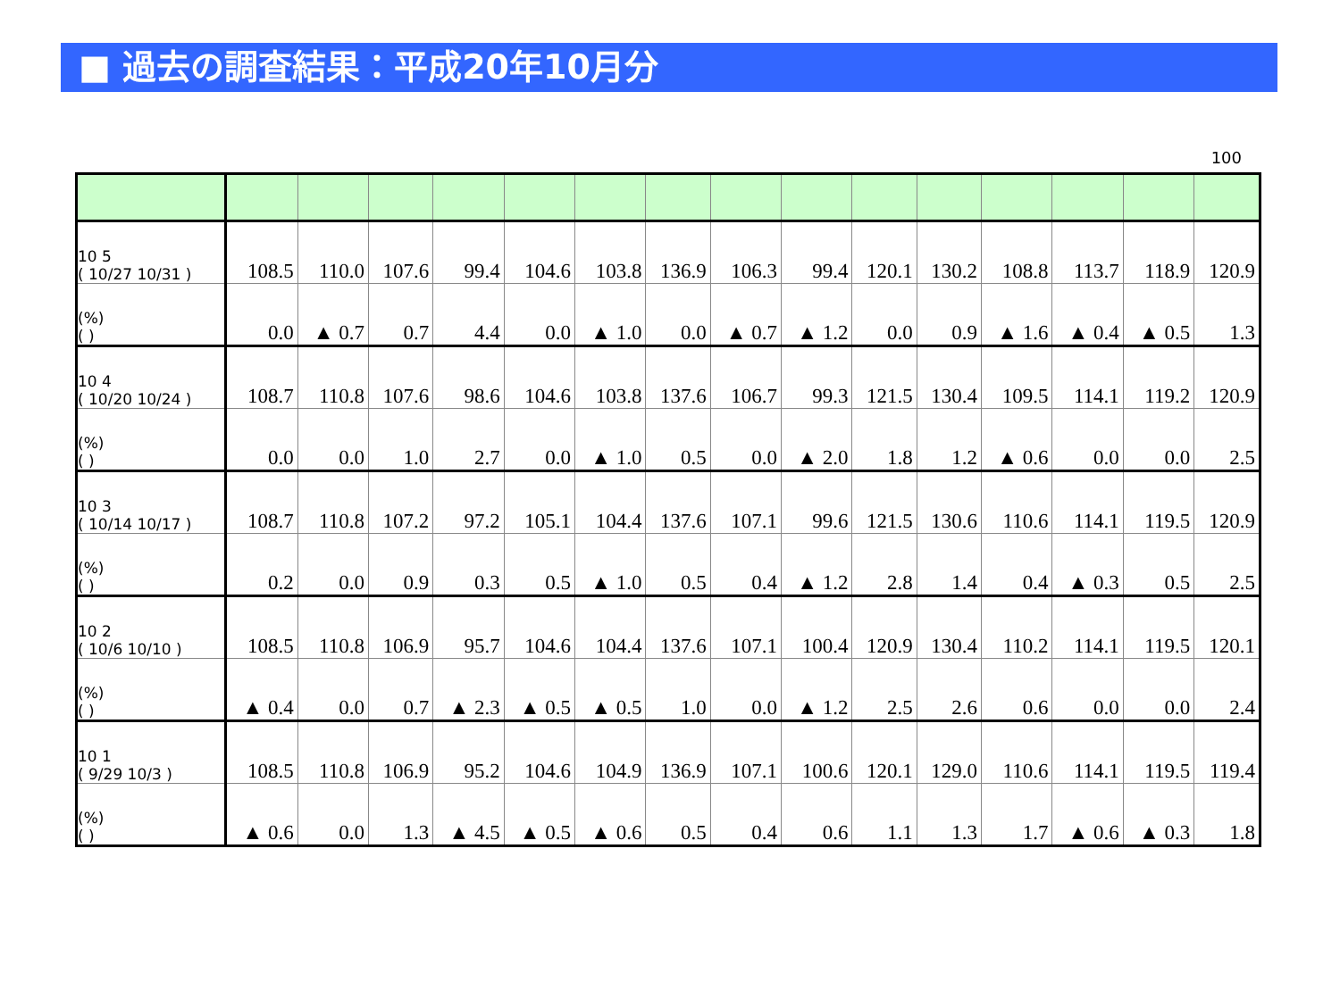■ 過去の調査結果：平成20年10月分
100
| 10 5 ( 10/27 10/31 ) | 108.5 | 110.0 | 107.6 | 99.4 | 104.6 | 103.8 | 136.9 | 106.3 | 99.4 | 120.1 | 130.2 | 108.8 | 113.7 | 118.9 | 120.9 |
| (%) ( ) | 0.0 | ▲ 0.7 | 0.7 | 4.4 | 0.0 | ▲ 1.0 | 0.0 | ▲ 0.7 | ▲ 1.2 | 0.0 | 0.9 | ▲ 1.6 | ▲ 0.4 | ▲ 0.5 | 1.3 |
| 10 4 ( 10/20 10/24 ) | 108.7 | 110.8 | 107.6 | 98.6 | 104.6 | 103.8 | 137.6 | 106.7 | 99.3 | 121.5 | 130.4 | 109.5 | 114.1 | 119.2 | 120.9 |
| (%) ( ) | 0.0 | 0.0 | 1.0 | 2.7 | 0.0 | ▲ 1.0 | 0.5 | 0.0 | ▲ 2.0 | 1.8 | 1.2 | ▲ 0.6 | 0.0 | 0.0 | 2.5 |
| 10 3 ( 10/14 10/17 ) | 108.7 | 110.8 | 107.2 | 97.2 | 105.1 | 104.4 | 137.6 | 107.1 | 99.6 | 121.5 | 130.6 | 110.6 | 114.1 | 119.5 | 120.9 |
| (%) ( ) | 0.2 | 0.0 | 0.9 | 0.3 | 0.5 | ▲ 1.0 | 0.5 | 0.4 | ▲ 1.2 | 2.8 | 1.4 | 0.4 | ▲ 0.3 | 0.5 | 2.5 |
| 10 2 ( 10/6 10/10 ) | 108.5 | 110.8 | 106.9 | 95.7 | 104.6 | 104.4 | 137.6 | 107.1 | 100.4 | 120.9 | 130.4 | 110.2 | 114.1 | 119.5 | 120.1 |
| (%) ( ) | ▲ 0.4 | 0.0 | 0.7 | ▲ 2.3 | ▲ 0.5 | ▲ 0.5 | 1.0 | 0.0 | ▲ 1.2 | 2.5 | 2.6 | 0.6 | 0.0 | 0.0 | 2.4 |
| 10 1 ( 9/29 10/3 ) | 108.5 | 110.8 | 106.9 | 95.2 | 104.6 | 104.9 | 136.9 | 107.1 | 100.6 | 120.1 | 129.0 | 110.6 | 114.1 | 119.5 | 119.4 |
| (%) ( ) | ▲ 0.6 | 0.0 | 1.3 | ▲ 4.5 | ▲ 0.5 | ▲ 0.6 | 0.5 | 0.4 | 0.6 | 1.1 | 1.3 | 1.7 | ▲ 0.6 | ▲ 0.3 | 1.8 |